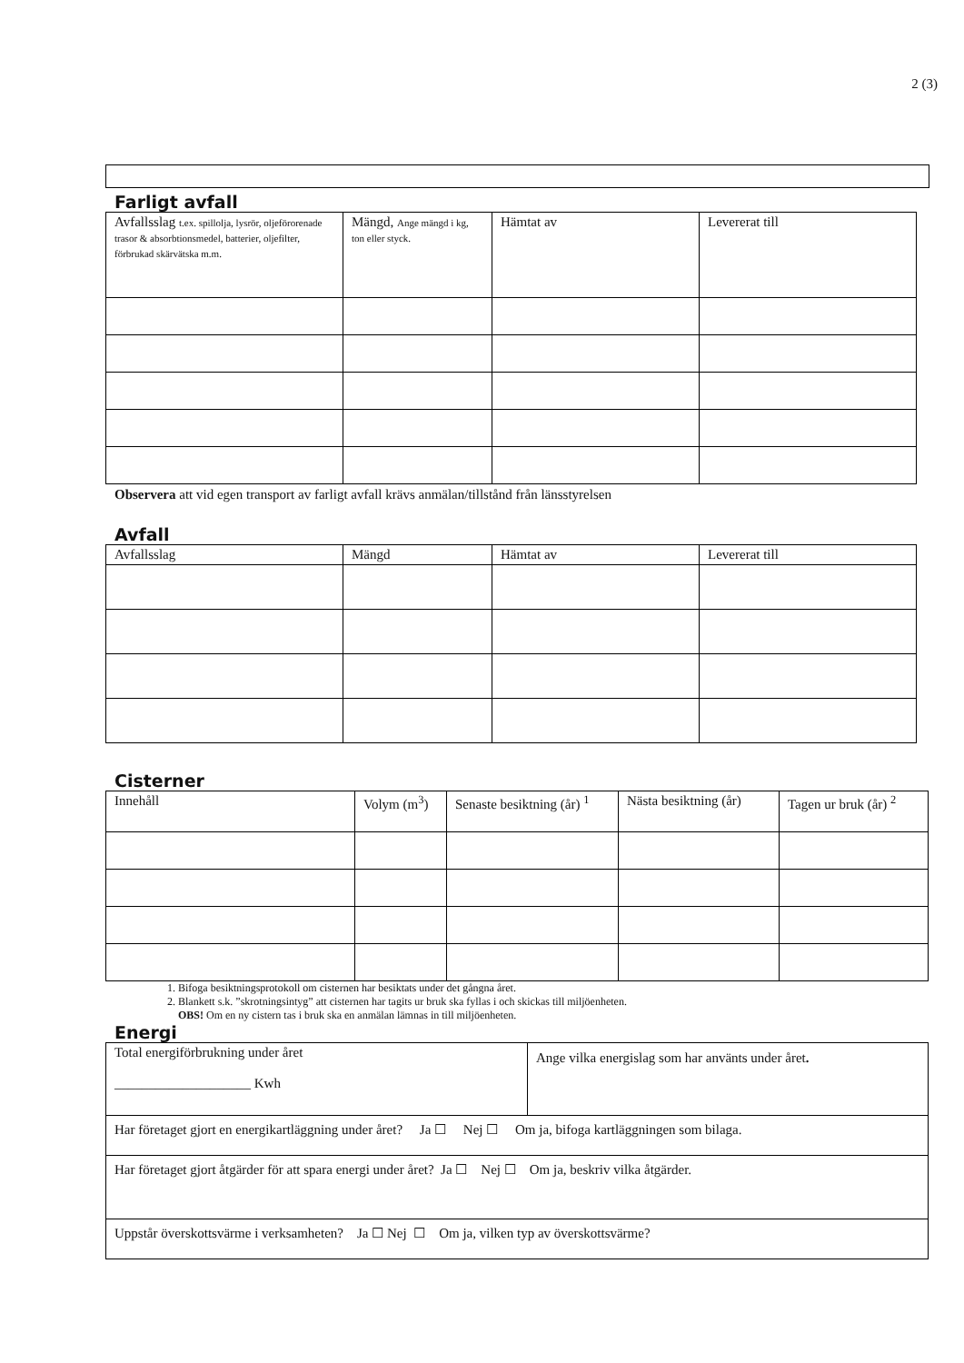2 (3)
Farligt avfall
| Avfallsslag t.ex. spillolja, lysrör, oljeförorenade trasor & absorbtionsmedel, batterier, oljefilter, förbrukad skärvätska m.m. | Mängd, Ange mängd i kg, ton eller styck. | Hämtat av | Levererat till |
Observera att vid egen transport av farligt avfall krävs anmälan/tillstånd från länsstyrelsen
Avfall
| Avfallsslag | Mängd | Hämtat av | Levererat till |
Cisterner
| Innehåll | Volym (m<sup>3</sup>) | Senaste besiktning (år) <sup>1</sup> | Nästa besiktning (år) | Tagen ur bruk (år) <sup>2</sup> |
1. Bifoga besiktningsprotokoll om cisternen har besiktats under det gångna året.
2. Blankett s.k. ”skrotningsintyg” att cisternen har tagits ur bruk ska fyllas i och skickas till miljöenheten.
OBS! Om en ny cistern tas i bruk ska en anmälan lämnas in till miljöenheten.
Energi
| Total energiförbrukning under året ____________________ Kwh | Ange vilka energislag som har använts under året . |
| Har företaget gjort en energikartläggning under året? Ja ☐ Nej ☐ Om ja, bifoga kartläggningen som bilaga. | |
| Har företaget gjort åtgärder för att spara energi under året? Ja ☐ Nej ☐ Om ja, beskriv vilka åtgärder. | |
| Uppstår överskottsvärme i verksamheten? Ja ☐ Nej ☐ Om ja, vilken typ av överskottsvärme? | |